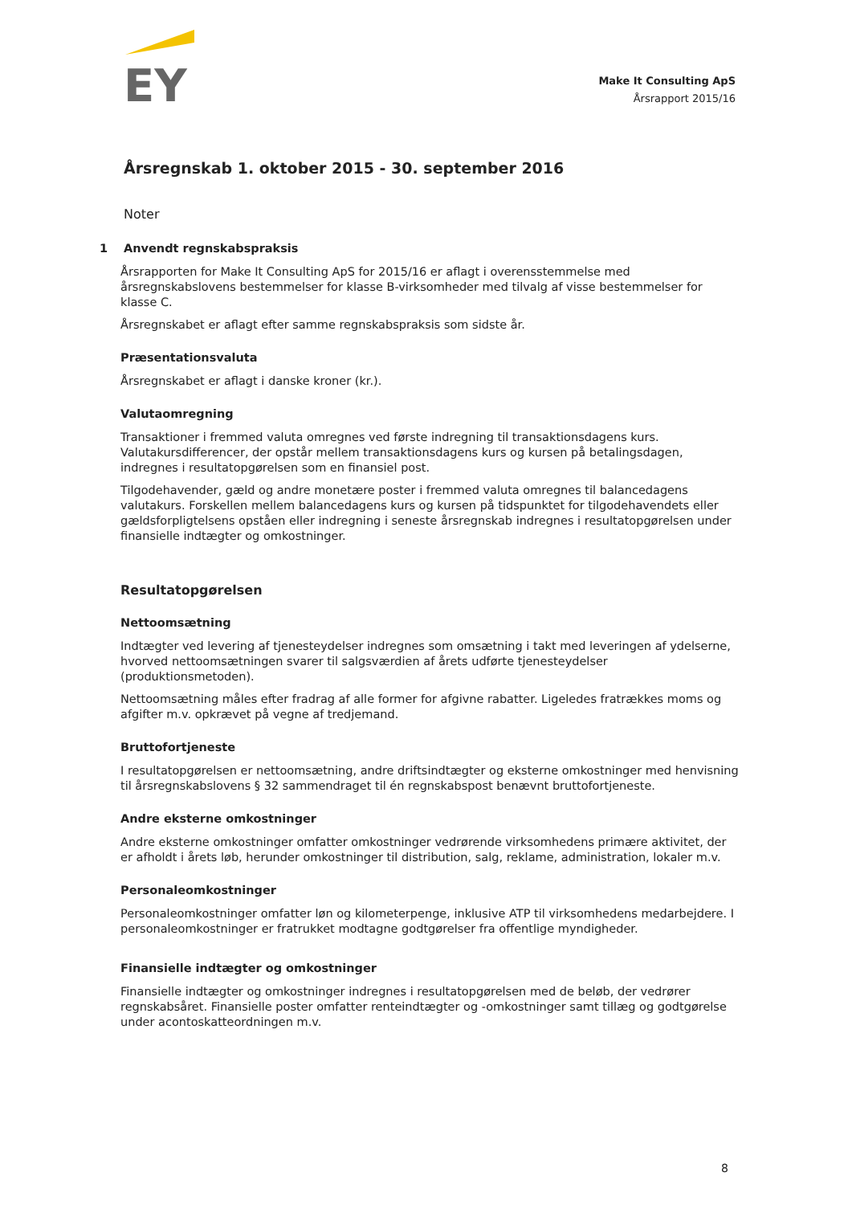EY
Make It Consulting ApS
Årsrapport 2015/16
Årsregnskab 1. oktober 2015 - 30. september 2016
Noter
1 Anvendt regnskabspraksis
Årsrapporten for Make It Consulting ApS for 2015/16 er aflagt i overensstemmelse med årsregnskabslovens bestemmelser for klasse B-virksomheder med tilvalg af visse bestemmelser for klasse C.
Årsregnskabet er aflagt efter samme regnskabspraksis som sidste år.
Præsentationsvaluta
Årsregnskabet er aflagt i danske kroner (kr.).
Valutaomregning
Transaktioner i fremmed valuta omregnes ved første indregning til transaktionsdagens kurs. Valutakursdifferencer, der opstår mellem transaktionsdagens kurs og kursen på betalingsdagen, indregnes i resultatopgørelsen som en finansiel post.
Tilgodehavender, gæld og andre monetære poster i fremmed valuta omregnes til balancedagens valutakurs. Forskellen mellem balancedagens kurs og kursen på tidspunktet for tilgodehavendets eller gældsforpligtelsens opståen eller indregning i seneste årsregnskab indregnes i resultatopgørelsen under finansielle indtægter og omkostninger.
Resultatopgørelsen
Nettoomsætning
Indtægter ved levering af tjenesteydelser indregnes som omsætning i takt med leveringen af ydelserne, hvorved nettoomsætningen svarer til salgsværdien af årets udførte tjenesteydelser (produktionsmetoden).
Nettoomsætning måles efter fradrag af alle former for afgivne rabatter. Ligeledes fratrækkes moms og afgifter m.v. opkrævet på vegne af tredjemand.
Bruttofortjeneste
I resultatopgørelsen er nettoomsætning, andre driftsindtægter og eksterne omkostninger med henvisning til årsregnskabslovens § 32 sammendraget til én regnskabspost benævnt bruttofortjeneste.
Andre eksterne omkostninger
Andre eksterne omkostninger omfatter omkostninger vedrørende virksomhedens primære aktivitet, der er afholdt i årets løb, herunder omkostninger til distribution, salg, reklame, administration, lokaler m.v.
Personaleomkostninger
Personaleomkostninger omfatter løn og kilometerpenge, inklusive ATP til virksomhedens medarbejdere. I personaleomkostninger er fratrukket modtagne godtgørelser fra offentlige myndigheder.
Finansielle indtægter og omkostninger
Finansielle indtægter og omkostninger indregnes i resultatopgørelsen med de beløb, der vedrører regnskabsåret. Finansielle poster omfatter renteindtægter og -omkostninger samt tillæg og godtgørelse under acontoskatteordningen m.v.
8